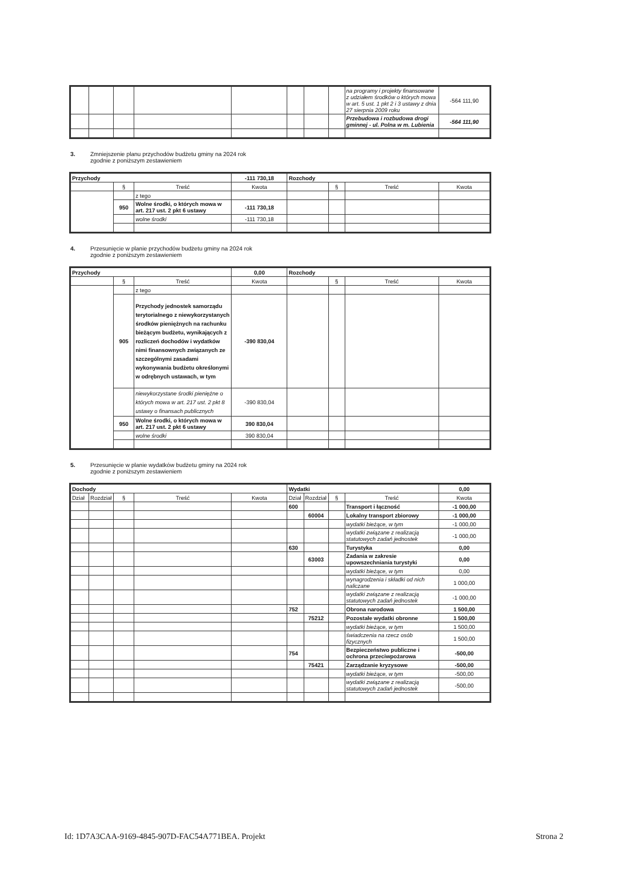| | | | | | | | | na programy i projekty finansowane z udziałem środków o których mowa w art. 5 ust. 1 pkt 2 i 3 ustawy z dnia 27 sierpnia 2009 roku | -564 111,90 |
| | | | | | | | | Przebudowa i rozbudowa drogi gminnej - ul. Polna w m. Lubienia | -564 111,90 |
3. Zmniejszenie planu przychodów budżetu gminy na 2024 rok
zgodnie z poniższym zestawieniem
| Przychody | | | -111 730,18 | Rozchody | | | |
| | § | Treść | Kwota | | § | Treść | Kwota |
| | | z tego | | | | | |
| | 950 | Wolne środki, o których mowa w art. 217 ust. 2 pkt 6 ustawy | -111 730,18 | | | | |
| | | wolne środki | -111 730,18 | | | | |
4. Przesunięcie w planie przychodów budżetu gminy na 2024 rok
zgodnie z poniższym zestawieniem
| Przychody | | | 0,00 | Rozchody | | | |
| | § | Treść | Kwota | | § | Treść | Kwota |
| | | z tego | | | | | |
| | 905 | Przychody jednostek samorządu terytorialnego z niewykorzystanych środków pieniężnych na rachunku bieżącym budżetu, wynikających z rozliczeń dochodów i wydatków nimi finansownych związanych ze szczególnymi zasadami wykonywania budżetu określonymi w odrębnych ustawach, w tym | -390 830,04 | | | | |
| | | niewykorzystane środki pieniężne o których mowa w art. 217 ust. 2 pkt 8 ustawy o finansach publicznych | -390 830,04 | | | | |
| | 950 | Wolne środki, o których mowa w art. 217 ust. 2 pkt 6 ustawy | 390 830,04 | | | | |
| | | wolne środki | 390 830,04 | | | | |
5. Przesunięcie w planie wydatków budżetu gminy na 2024 rok
zgodnie z poniższym zestawieniem
| Dochody | | | | | Wydatki | | | | 0,00 |
| Dział | Rozdział | § | Treść | Kwota | Dział | Rozdział | § | Treść | Kwota |
| | | | | | 600 | | | Transport i łączność | -1 000,00 |
| | | | | | | 60004 | | Lokalny transport zbiorowy | -1 000,00 |
| | | | | | | | | wydatki bieżące, w tym | -1 000,00 |
| | | | | | | | | wydatki związane z realizacją statutowych zadań jednostek | -1 000,00 |
| | | | | | 630 | | | Turystyka | 0,00 |
| | | | | | | 63003 | | Zadania w zakresie upowszechniania turystyki | 0,00 |
| | | | | | | | | wydatki bieżące, w tym | 0,00 |
| | | | | | | | | wynagrodzenia i składki od nich naliczane | 1 000,00 |
| | | | | | | | | wydatki związane z realizacją statutowych zadań jednostek | -1 000,00 |
| | | | | | 752 | | | Obrona narodowa | 1 500,00 |
| | | | | | | 75212 | | Pozostałe wydatki obronne | 1 500,00 |
| | | | | | | | | wydatki bieżące, w tym | 1 500,00 |
| | | | | | | | | świadczenia na rzecz osób fizycznych | 1 500,00 |
| | | | | | 754 | | | Bezpieczeństwo publiczne i ochrona przeciwpożarowa | -500,00 |
| | | | | | | 75421 | | Zarządzanie kryzysowe | -500,00 |
| | | | | | | | | wydatki bieżące, w tym | -500,00 |
| | | | | | | | | wydatki związane z realizacją statutowych zadań jednostek | -500,00 |
Id: 1D7A3CAA-9169-4845-907D-FAC54A771BEA. Projekt
Strona 2